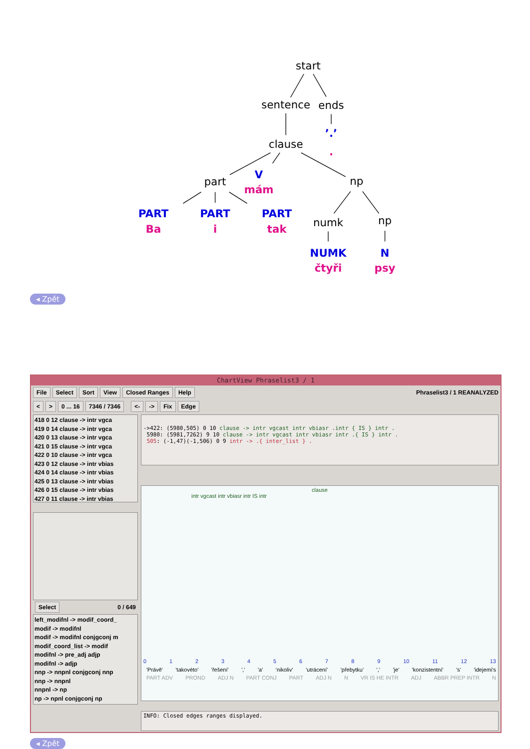start
sentence
ends
’.’
.
clause
part
V
mám
np
PART
Ba
PART
i
PART
tak
numk
np
NUMK
čtyři
N
psy
◂ Zpět
ChartView Phraselist3 / 1
File Select Sort View Closed Ranges Help Phraselist3 / 1 REANALYZED
< > 0 ... 16 7346 / 7346 <- -> Fix Edge
418 0 12 clause -> intr vgca
419 0 14 clause -> intr vgca
420 0 13 clause -> intr vgca
421 0 15 clause -> intr vgca
422 0 10 clause -> intr vgca
423 0 12 clause -> intr vbias
424 0 14 clause -> intr vbias
425 0 13 clause -> intr vbias
426 0 15 clause -> intr vbias
427 0 11 clause -> intr vbias
Select 0 / 649
left_modifnl -> modif_coord_
modif -> modifnl
modif -> modifnl conjgconj m
modif_coord_list -> modif
modifnl -> pre_adj adjp
modifnl -> adjp
nnp -> nnpnl conjgconj nnp
nnp -> nnpnl
nnpnl -> np
np -> npnl conjgconj np
->422: (5980,505) 0 10 clause -> intr vgcast intr vbiasr .intr { IS } intr .
5980: (5981,7262) 9 10 clause -> intr vgcast intr vbiasr intr .{ IS } intr .
505: (-1,47)(-1,506) 0 9 intr -> .{ inter_list } .
clause
intr vgcast intr vbiasr intr IS intr
0123456789 10 11 12 13
'Právě' 'takovéto' 'řešení' ',' 'a' 'nikoliv' 'utrácení' 'přebytku' ',' 'je' 'konzistentní' 's' 'idejemi's
PART ADV PROND ADJ N PART CONJ PART ADJ N N VR IS HE INTR ADJ ABBR PREP INTR N
INFO: Closed edges ranges displayed.
◂ Zpět